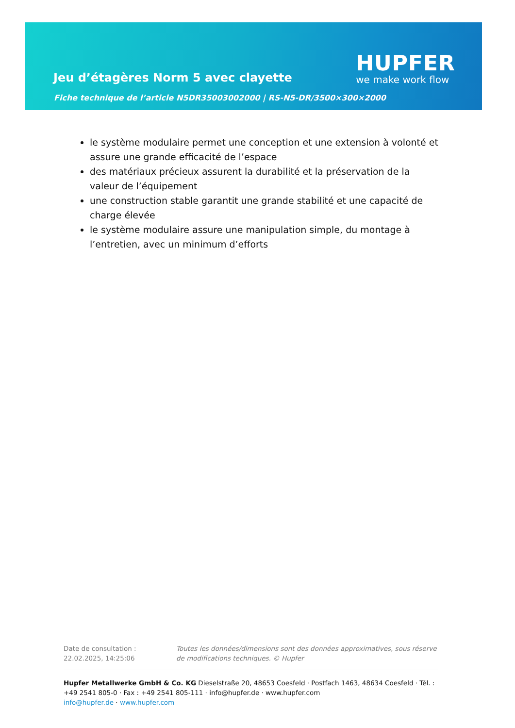Jeu d’étagères Norm 5 avec clayette
Fiche technique de l’article N5DR35003002000 | RS-N5-DR/3500×300×2000
HUPFER
we make work flow
le système modulaire permet une conception et une extension à volonté et assure une grande efficacité de l’espace
des matériaux précieux assurent la durabilité et la préservation de la valeur de l’équipement
une construction stable garantit une grande stabilité et une capacité de charge élevée
le système modulaire assure une manipulation simple, du montage à l’entretien, avec un minimum d’efforts
Date de consultation : 22.02.2025, 14:25:06
Toutes les données/dimensions sont des données approximatives, sous réserve de modifications techniques. © Hupfer
Hupfer Metallwerke GmbH & Co. KG Dieselstraße 20, 48653 Coesfeld · Postfach 1463, 48634 Coesfeld · Tél. : +49 2541 805-0 · Fax : +49 2541 805-111 · info@hupfer.de · www.hupfer.com
info@hupfer.de · www.hupfer.com